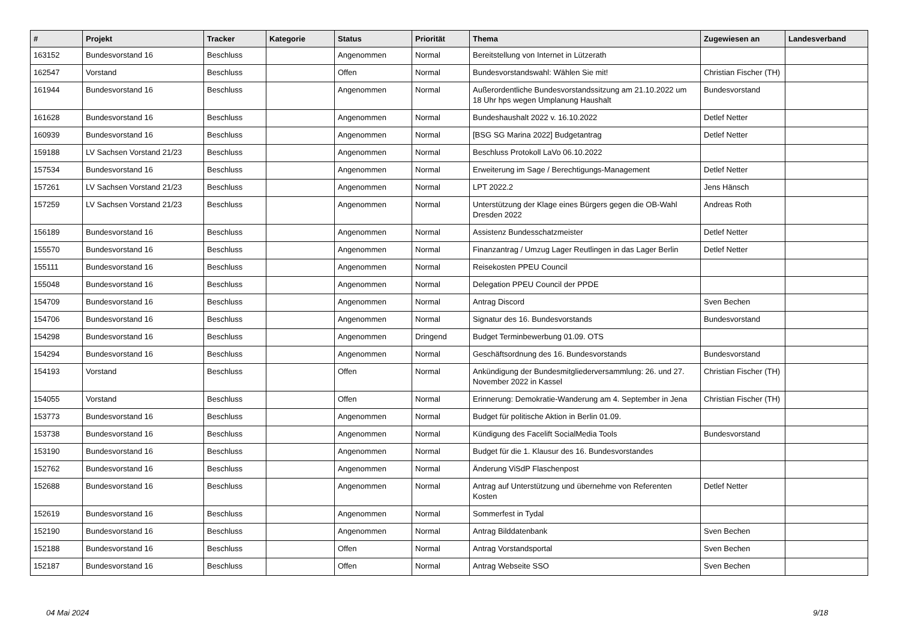| # | Projekt | Tracker | Kategorie | Status | Priorität | Thema | Zugewiesen an | Landesverband |
| --- | --- | --- | --- | --- | --- | --- | --- | --- |
| 163152 | Bundesvorstand 16 | Beschluss | | Angenommen | Normal | Bereitstellung von Internet in Lützerath | | |
| 162547 | Vorstand | Beschluss | | Offen | Normal | Bundesvorstandswahl: Wählen Sie mit! | Christian Fischer (TH) | |
| 161944 | Bundesvorstand 16 | Beschluss | | Angenommen | Normal | Außerordentliche Bundesvorstandssitzung am 21.10.2022 um 18 Uhr hps wegen Umplanung Haushalt | Bundesvorstand | |
| 161628 | Bundesvorstand 16 | Beschluss | | Angenommen | Normal | Bundeshaushalt 2022 v. 16.10.2022 | Detlef Netter | |
| 160939 | Bundesvorstand 16 | Beschluss | | Angenommen | Normal | [BSG SG Marina 2022] Budgetantrag | Detlef Netter | |
| 159188 | LV Sachsen Vorstand 21/23 | Beschluss | | Angenommen | Normal | Beschluss Protokoll LaVo 06.10.2022 | | |
| 157534 | Bundesvorstand 16 | Beschluss | | Angenommen | Normal | Erweiterung im Sage / Berechtigungs-Management | Detlef Netter | |
| 157261 | LV Sachsen Vorstand 21/23 | Beschluss | | Angenommen | Normal | LPT 2022.2 | Jens Hänsch | |
| 157259 | LV Sachsen Vorstand 21/23 | Beschluss | | Angenommen | Normal | Unterstützung der Klage eines Bürgers gegen die OB-Wahl Dresden 2022 | Andreas Roth | |
| 156189 | Bundesvorstand 16 | Beschluss | | Angenommen | Normal | Assistenz Bundesschatzmeister | Detlef Netter | |
| 155570 | Bundesvorstand 16 | Beschluss | | Angenommen | Normal | Finanzantrag / Umzug Lager Reutlingen in das Lager Berlin | Detlef Netter | |
| 155111 | Bundesvorstand 16 | Beschluss | | Angenommen | Normal | Reisekosten PPEU Council | | |
| 155048 | Bundesvorstand 16 | Beschluss | | Angenommen | Normal | Delegation PPEU Council der PPDE | | |
| 154709 | Bundesvorstand 16 | Beschluss | | Angenommen | Normal | Antrag Discord | Sven Bechen | |
| 154706 | Bundesvorstand 16 | Beschluss | | Angenommen | Normal | Signatur des 16. Bundesvorstands | Bundesvorstand | |
| 154298 | Bundesvorstand 16 | Beschluss | | Angenommen | Dringend | Budget Terminbewerbung 01.09. OTS | | |
| 154294 | Bundesvorstand 16 | Beschluss | | Angenommen | Normal | Geschäftsordnung des 16. Bundesvorstands | Bundesvorstand | |
| 154193 | Vorstand | Beschluss | | Offen | Normal | Ankündigung der Bundesmitgliederversammlung: 26. und 27. November 2022 in Kassel | Christian Fischer (TH) | |
| 154055 | Vorstand | Beschluss | | Offen | Normal | Erinnerung: Demokratie-Wanderung am 4. September in Jena | Christian Fischer (TH) | |
| 153773 | Bundesvorstand 16 | Beschluss | | Angenommen | Normal | Budget für politische Aktion in Berlin 01.09. | | |
| 153738 | Bundesvorstand 16 | Beschluss | | Angenommen | Normal | Kündigung des Facelift SocialMedia Tools | Bundesvorstand | |
| 153190 | Bundesvorstand 16 | Beschluss | | Angenommen | Normal | Budget für die 1. Klausur des 16. Bundesvorstandes | | |
| 152762 | Bundesvorstand 16 | Beschluss | | Angenommen | Normal | Änderung ViSdP Flaschenpost | | |
| 152688 | Bundesvorstand 16 | Beschluss | | Angenommen | Normal | Antrag auf Unterstützung und übernehme von Referenten Kosten | Detlef Netter | |
| 152619 | Bundesvorstand 16 | Beschluss | | Angenommen | Normal | Sommerfest in Tydal | | |
| 152190 | Bundesvorstand 16 | Beschluss | | Angenommen | Normal | Antrag Bilddatenbank | Sven Bechen | |
| 152188 | Bundesvorstand 16 | Beschluss | | Offen | Normal | Antrag Vorstandsportal | Sven Bechen | |
| 152187 | Bundesvorstand 16 | Beschluss | | Offen | Normal | Antrag Webseite SSO | Sven Bechen | |
04 Mai 2024 9/18